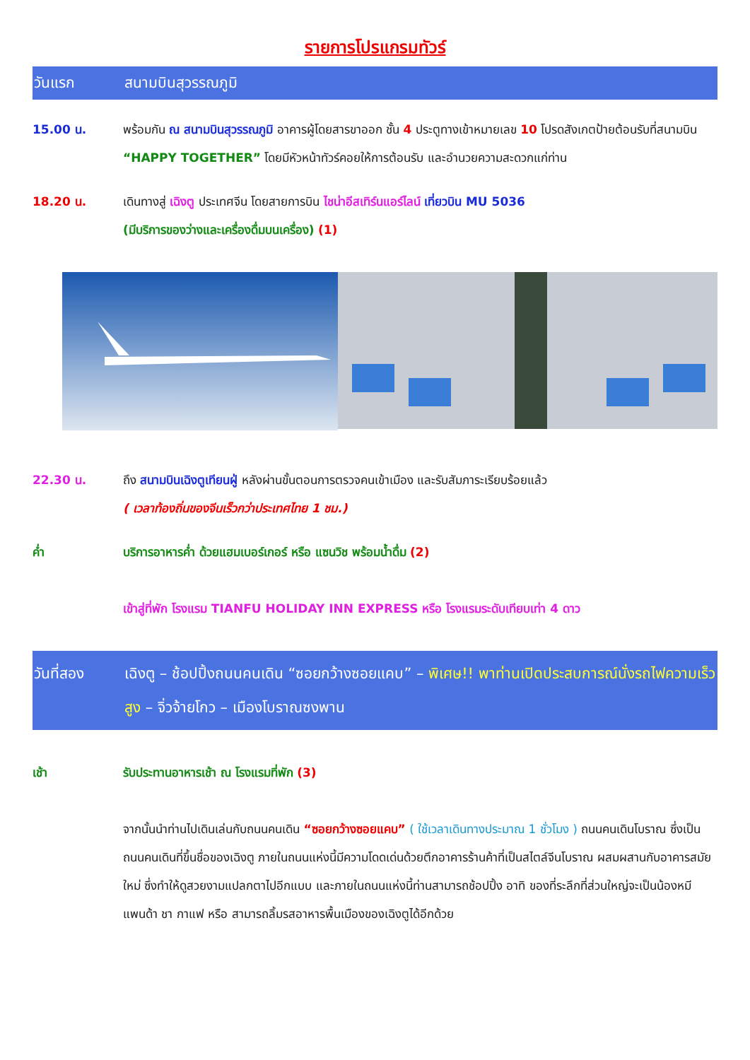รายการโปรแกรมทัวร์
วันแรก สนามบินสุวรรณภูมิ
15.00 น. พร้อมกัน ณ สนามบินสุวรรณภูมิ อาคารผู้โดยสารขาออก ชั้น 4 ประตูทางเข้าหมายเลข 10 โปรดสังเกตป้ายต้อนรับที่สนามบิน “HAPPY TOGETHER” โดยมีหัวหน้าทัวร์คอยให้การต้อนรับ และอำนวยความสะดวกแก่ท่าน
18.20 น. เดินทางสู่ เฉิงตู ประเทศจีน โดยสายการบิน ไชน่าอีสเทิร์นแอร์ไลน์ เที่ยวบิน MU 5036
(มีบริการของว่างและเครื่องดื่มบนเครื่อง) (1)
22.30 น. ถึง สนามบินเฉิงตูเทียนฝู่ หลังผ่านขั้นตอนการตรวจคนเข้าเมือง และรับสัมภาระเรียบร้อยแล้ว
( เวลาท้องถิ่นของจีนเร็วกว่าประเทศไทย 1 ชม.)
ค่ำ บริการอาหารค่ำ ด้วยแฮมเบอร์เกอร์ หรือ แซนวิช พร้อมน้ำดื่ม (2)
เข้าสู่ที่พัก โรงแรม TIANFU HOLIDAY INN EXPRESS หรือ โรงแรมระดับเทียบเท่า 4 ดาว
วันที่สอง เฉิงตู – ช้อปปิ้งถนนคนเดิน “ซอยกว้างซอยแคบ” – พิเศษ!! พาท่านเปิดประสบการณ์นั่งรถไฟความเร็วสูง – จิ่วจ้ายโกว – เมืองโบราณซงพาน
เช้า รับประทานอาหารเช้า ณ โรงแรมที่พัก (3)
จากนั้นนำท่านไปเดินเล่นกับถนนคนเดิน “ซอยกว้างซอยแคบ” ( ใช้เวลาเดินทางประมาณ 1 ชั่วโมง ) ถนนคนเดินโบราณ ซึ่งเป็นถนนคนเดินที่ขึ้นชื่อของเฉิงตู ภายในถนนแห่งนี้มีความโดดเด่นด้วยตึกอาคารร้านค้าที่เป็นสไตล์จีนโบราณ ผสมผสานกับอาคารสมัยใหม่ ซึ่งทำให้ดูสวยงามแปลกตาไปอีกแบบ และภายในถนนแห่งนี้ท่านสามารถช้อปปิ้ง อาทิ ของที่ระลึกที่ส่วนใหญ่จะเป็นน้องหมีแพนด้า ชา กาแฟ หรือ สามารถลิ้มรสอาหารพื้นเมืองของเฉิงตูได้อีกด้วย